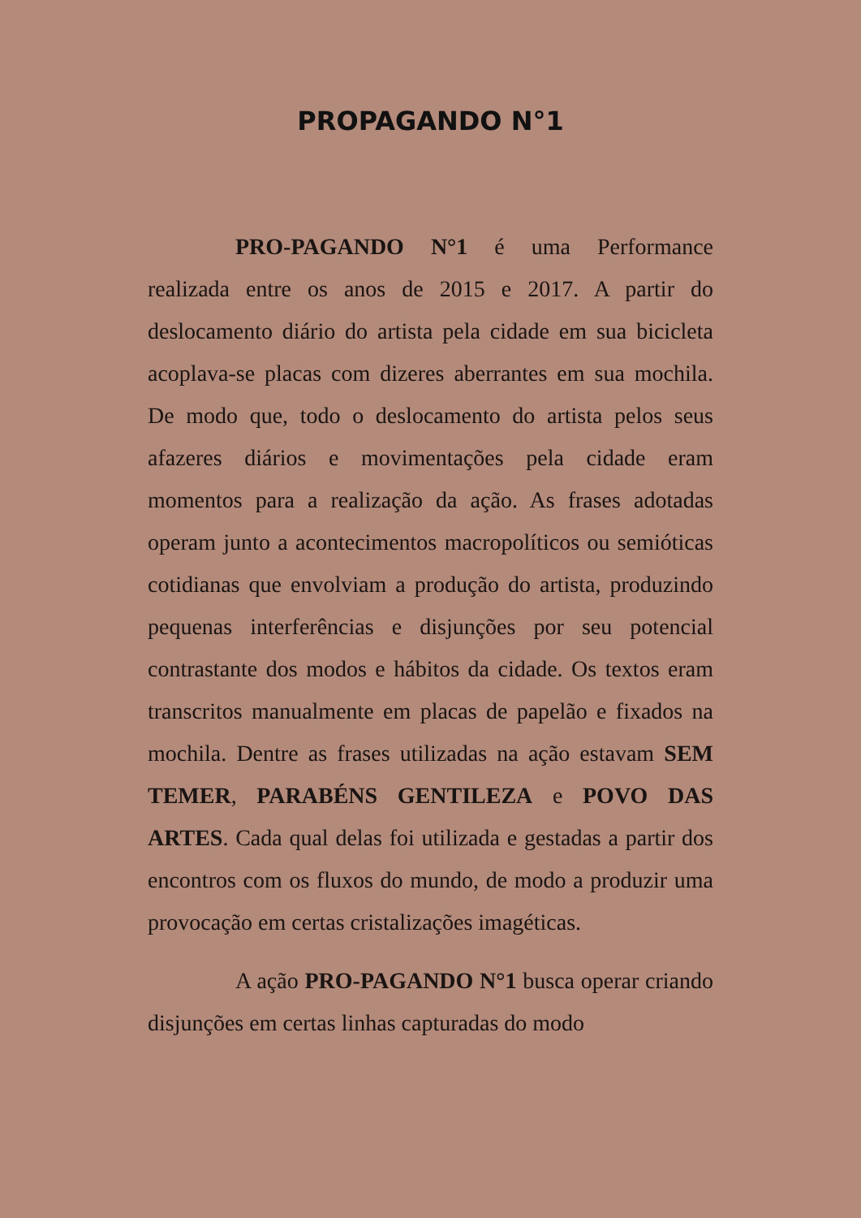PROPAGANDO N°1
PRO-PAGANDO N°1 é uma Performance realizada entre os anos de 2015 e 2017. A partir do deslocamento diário do artista pela cidade em sua bicicleta acoplava-se placas com dizeres aberrantes em sua mochila. De modo que, todo o deslocamento do artista pelos seus afazeres diários e movimentações pela cidade eram momentos para a realização da ação. As frases adotadas operam junto a acontecimentos macropolíticos ou semióticas cotidianas que envolviam a produção do artista, produzindo pequenas interferências e disjunções por seu potencial contrastante dos modos e hábitos da cidade. Os textos eram transcritos manualmente em placas de papelão e fixados na mochila. Dentre as frases utilizadas na ação estavam SEM TEMER, PARABÉNS GENTILEZA e POVO DAS ARTES. Cada qual delas foi utilizada e gestadas a partir dos encontros com os fluxos do mundo, de modo a produzir uma provocação em certas cristalizações imagéticas.
A ação PRO-PAGANDO N°1 busca operar criando disjunções em certas linhas capturadas do modo